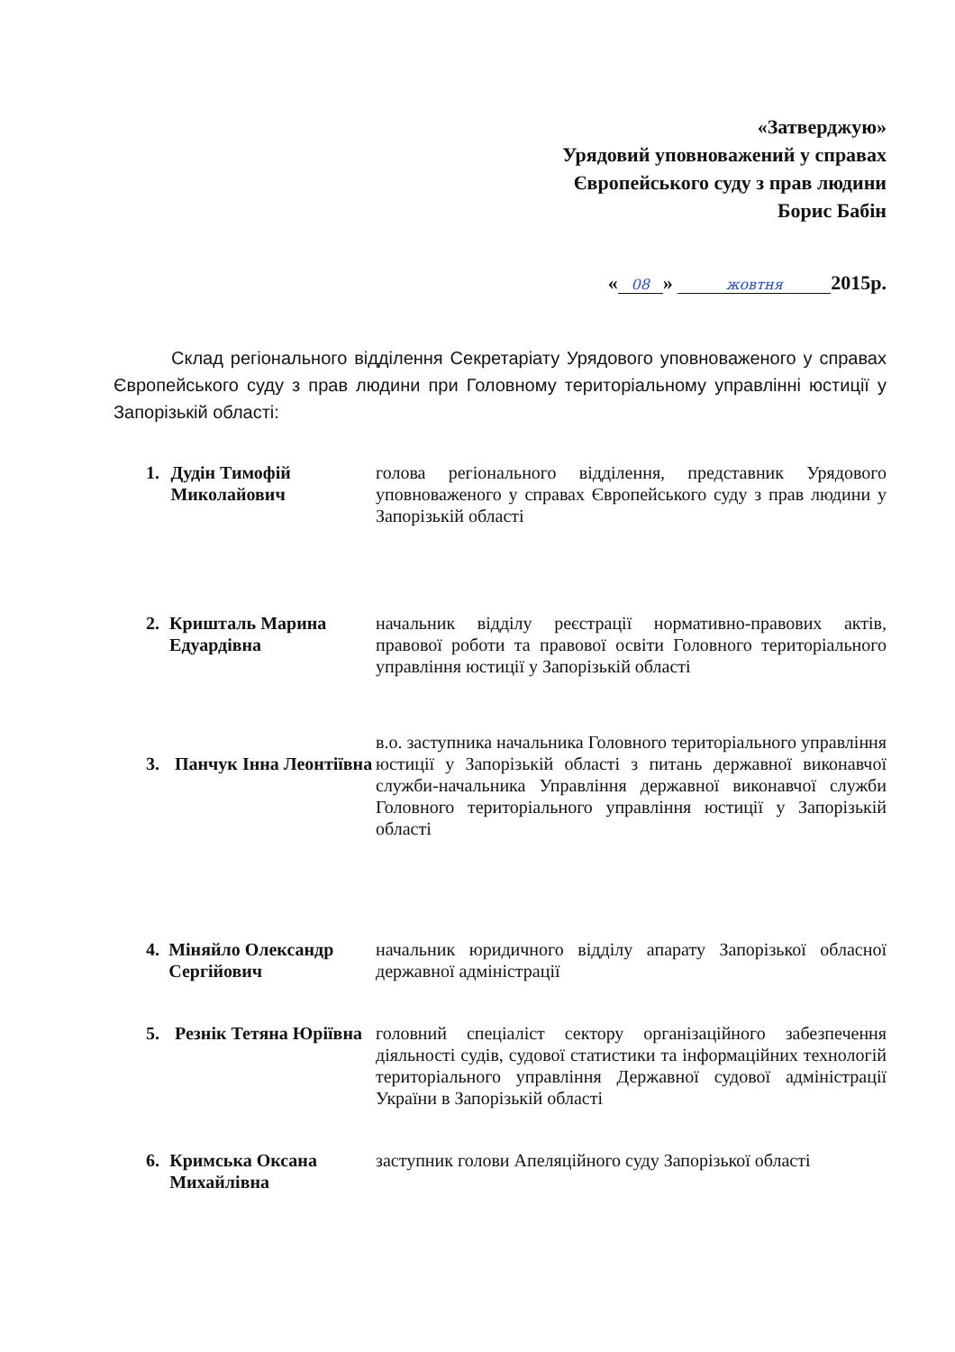«Затверджую»
Урядовий уповноважений у справах
Європейського суду з прав людини
Борис Бабін
« 08 » жовтня 2015р.
Склад регіонального відділення Секретаріату Урядового уповноваженого у справах Європейського суду з прав людини при Головному територіальному управлінні юстиції у Запорізькій області:
1. Дудін Тимофій Миколайович
голова регіонального відділення, представник Урядового уповноваженого у справах Європейського суду з прав людини у Запорізькій області
2. Кришталь Марина Едуардівна
начальник відділу реєстрації нормативно-правових актів, правової роботи та правової освіти Головного територіального управління юстиції у Запорізькій області
3. Панчук Інна Леонтіївна
в.о. заступника начальника Головного територіального управління юстиції у Запорізькій області з питань державної виконавчої служби-начальника Управління державної виконавчої служби Головного територіального управління юстиції у Запорізькій області
4. Міняйло Олександр Сергійович
начальник юридичного відділу апарату Запорізької обласної державної адміністрації
5. Резнік Тетяна Юріївна
головний спеціаліст сектору організаційного забезпечення діяльності судів, судової статистики та інформаційних технологій територіального управління Державної судової адміністрації України в Запорізькій області
6. Кримська Оксана Михайлівна
заступник голови Апеляційного суду Запорізької області